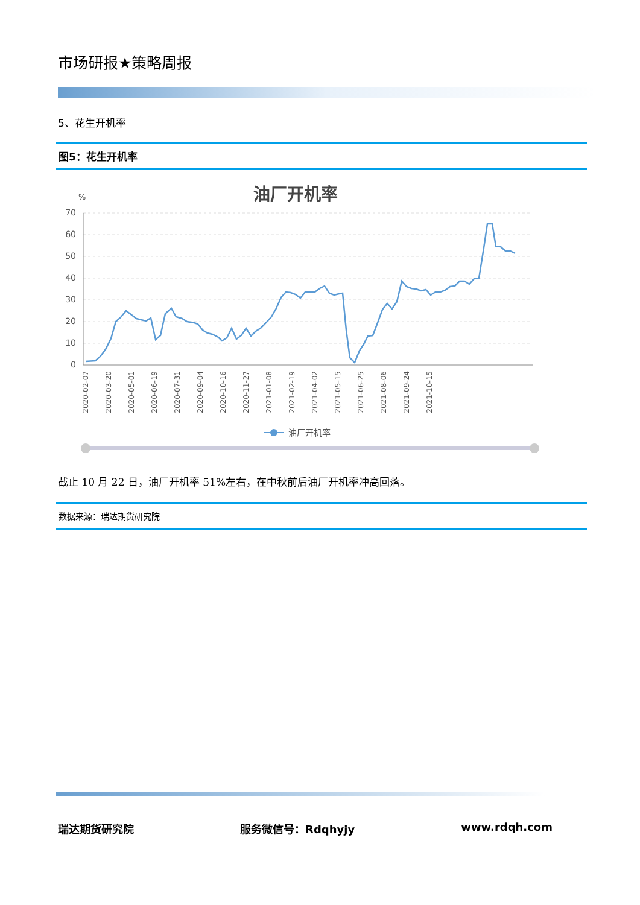市场研报★策略周报
5、花生开机率
图5：花生开机率
油厂开机率
%
70
60
50
40
30
20
10
0
2020-02-07
2020-03-20
2020-05-01
2020-06-19
2020-07-31
2020-09-04
2020-10-16
2020-11-27
2021-01-08
2021-02-19
2021-04-02
2021-05-15
2021-06-25
2021-08-06
2021-09-24
2021-10-15
油厂开机率
截止 10 月 22 日，油厂开机率 51%左右，在中秋前后油厂开机率冲高回落。
数据来源：瑞达期货研究院
瑞达期货研究院 服务微信号：Rdqhyjy www.rdqh.com